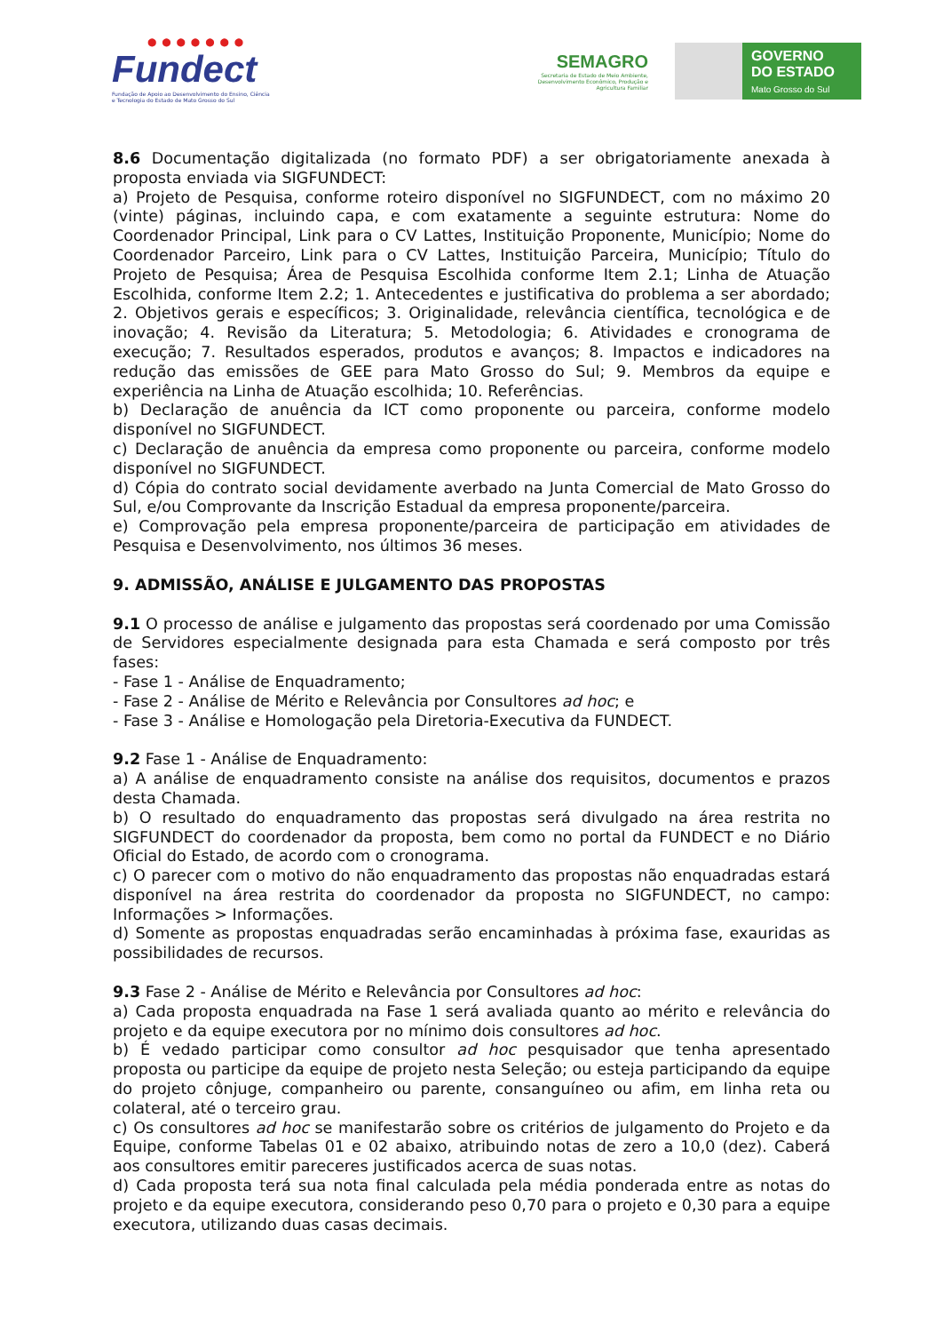● ● ● ● ● ● ●
Fundect
Fundação de Apoio ao Desenvolvimento do Ensino, Ciência e Tecnologia do Estado de Mato Grosso do Sul
SEMAGRO
Secretaria de Estado de Meio Ambiente, Desenvolvimento Econômico, Produção e Agricultura Familiar
GOVERNO
DO ESTADO
Mato Grosso do Sul
8.6 Documentação digitalizada (no formato PDF) a ser obrigatoriamente anexada à proposta enviada via SIGFUNDECT:
a) Projeto de Pesquisa, conforme roteiro disponível no SIGFUNDECT, com no máximo 20 (vinte) páginas, incluindo capa, e com exatamente a seguinte estrutura: Nome do Coordenador Principal, Link para o CV Lattes, Instituição Proponente, Município; Nome do Coordenador Parceiro, Link para o CV Lattes, Instituição Parceira, Município; Título do Projeto de Pesquisa; Área de Pesquisa Escolhida conforme Item 2.1; Linha de Atuação Escolhida, conforme Item 2.2; 1. Antecedentes e justificativa do problema a ser abordado; 2. Objetivos gerais e específicos; 3. Originalidade, relevância científica, tecnológica e de inovação; 4. Revisão da Literatura; 5. Metodologia; 6. Atividades e cronograma de execução; 7. Resultados esperados, produtos e avanços; 8. Impactos e indicadores na redução das emissões de GEE para Mato Grosso do Sul; 9. Membros da equipe e experiência na Linha de Atuação escolhida; 10. Referências.
b) Declaração de anuência da ICT como proponente ou parceira, conforme modelo disponível no SIGFUNDECT.
c) Declaração de anuência da empresa como proponente ou parceira, conforme modelo disponível no SIGFUNDECT.
d) Cópia do contrato social devidamente averbado na Junta Comercial de Mato Grosso do Sul, e/ou Comprovante da Inscrição Estadual da empresa proponente/parceira.
e) Comprovação pela empresa proponente/parceira de participação em atividades de Pesquisa e Desenvolvimento, nos últimos 36 meses.
9. ADMISSÃO, ANÁLISE E JULGAMENTO DAS PROPOSTAS
9.1 O processo de análise e julgamento das propostas será coordenado por uma Comissão de Servidores especialmente designada para esta Chamada e será composto por três fases:
- Fase 1 - Análise de Enquadramento;
- Fase 2 - Análise de Mérito e Relevância por Consultores ad hoc; e
- Fase 3 - Análise e Homologação pela Diretoria-Executiva da FUNDECT.
9.2 Fase 1 - Análise de Enquadramento:
a) A análise de enquadramento consiste na análise dos requisitos, documentos e prazos desta Chamada.
b) O resultado do enquadramento das propostas será divulgado na área restrita no SIGFUNDECT do coordenador da proposta, bem como no portal da FUNDECT e no Diário Oficial do Estado, de acordo com o cronograma.
c) O parecer com o motivo do não enquadramento das propostas não enquadradas estará disponível na área restrita do coordenador da proposta no SIGFUNDECT, no campo: Informações > Informações.
d) Somente as propostas enquadradas serão encaminhadas à próxima fase, exauridas as possibilidades de recursos.
9.3 Fase 2 - Análise de Mérito e Relevância por Consultores ad hoc:
a) Cada proposta enquadrada na Fase 1 será avaliada quanto ao mérito e relevância do projeto e da equipe executora por no mínimo dois consultores ad hoc.
b) É vedado participar como consultor ad hoc pesquisador que tenha apresentado proposta ou participe da equipe de projeto nesta Seleção; ou esteja participando da equipe do projeto cônjuge, companheiro ou parente, consanguíneo ou afim, em linha reta ou colateral, até o terceiro grau.
c) Os consultores ad hoc se manifestarão sobre os critérios de julgamento do Projeto e da Equipe, conforme Tabelas 01 e 02 abaixo, atribuindo notas de zero a 10,0 (dez). Caberá aos consultores emitir pareceres justificados acerca de suas notas.
d) Cada proposta terá sua nota final calculada pela média ponderada entre as notas do projeto e da equipe executora, considerando peso 0,70 para o projeto e 0,30 para a equipe executora, utilizando duas casas decimais.